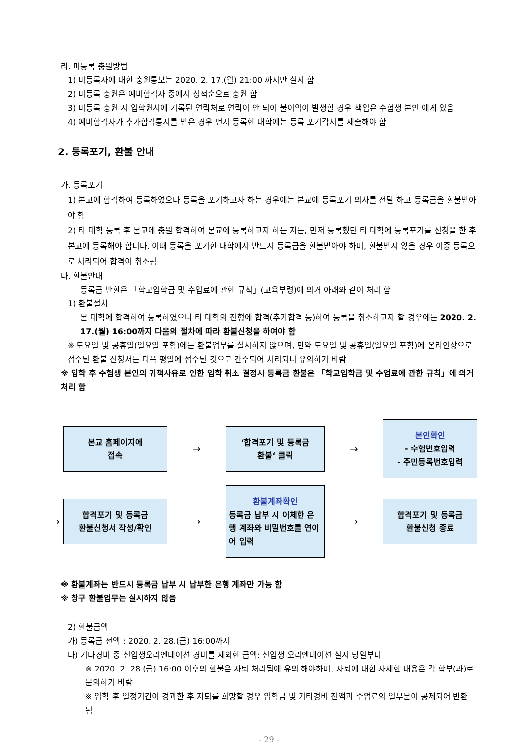라. 미등록 충원방법
1) 미등록자에 대한 충원통보는 2020. 2. 17.(월) 21:00 까지만 실시 함
2) 미등록 충원은 예비합격자 중에서 성적순으로 충원 함
3) 미등록 충원 시 입학원서에 기록된 연락처로 연락이 안 되어 불이익이 발생할 경우 책임은 수험생 본인 에게 있음
4) 예비합격자가 추가합격통지를 받은 경우 먼저 등록한 대학에는 등록 포기각서를 제출해야 함
2. 등록포기, 환불 안내
가. 등록포기
1) 본교에 합격하여 등록하였으나 등록을 포기하고자 하는 경우에는 본교에 등록포기 의사를 전달 하고 등록금을 환불받아야 함
2) 타 대학 등록 후 본교에 충원 합격하여 본교에 등록하고자 하는 자는, 먼저 등록했던 타 대학에 등록포기를 신청을 한 후 본교에 등록해야 합니다. 이때 등록을 포기한 대학에서 반드시 등록금을 환불받아야 하며, 환불받지 않을 경우 이중 등록으로 처리되어 합격이 취소됨
나. 환불안내
등록금 반환은 「학교입학금 및 수업료에 관한 규칙」(교육부령)에 의거 아래와 같이 처리 함
1) 환불절차
본 대학에 합격하여 등록하였으나 타 대학의 전형에 합격(추가합격 등)하여 등록을 취소하고자 할 경우에는 2020. 2. 17.(월) 16:00까지 다음의 절차에 따라 환불신청을 하여야 함
※ 토요일 및 공휴일(일요일 포함)에는 환불업무를 실시하지 않으며, 만약 토요일 및 공휴일(일요일 포함)에 온라인상으로 접수된 환불 신청서는 다음 평일에 접수된 것으로 간주되어 처리되니 유의하기 바람
※ 입학 후 수험생 본인의 귀책사유로 인한 입학 취소 결정시 등록금 환불은 「학교입학금 및 수업료에 관한 규칙」에 의거 처리 함
본교 홈페이지에
접속
→
‘합격포기 및 등록금
환불‘ 클릭
→
본인확인
- 수험번호입력
- 주민등록번호입력
→
합격포기 및 등록금
환불신청서 작성/확인
→
환불계좌확인
등록금 납부 시 이체한 은행 계좌와 비밀번호를 연이어 입력
→
합격포기 및 등록금
환불신청 종료
※ 환불계좌는 반드시 등록금 납부 시 납부한 은행 계좌만 가능 함
※ 창구 환불업무는 실시하지 않음
2) 환불금액
가) 등록금 전액 : 2020. 2. 28.(금) 16:00까지
나) 기타경비 중 신입생오리엔테이션 경비를 제외한 금액: 신입생 오리엔테이션 실시 당일부터
※ 2020. 2. 28.(금) 16:00 이후의 환불은 자퇴 처리됨에 유의 해야하며, 자퇴에 대한 자세한 내용은 각 학부(과)로 문의하기 바람
※ 입학 후 일정기간이 경과한 후 자퇴를 희망할 경우 입학금 및 기타경비 전액과 수업료의 일부분이 공제되어 반환 됨
- 29 -